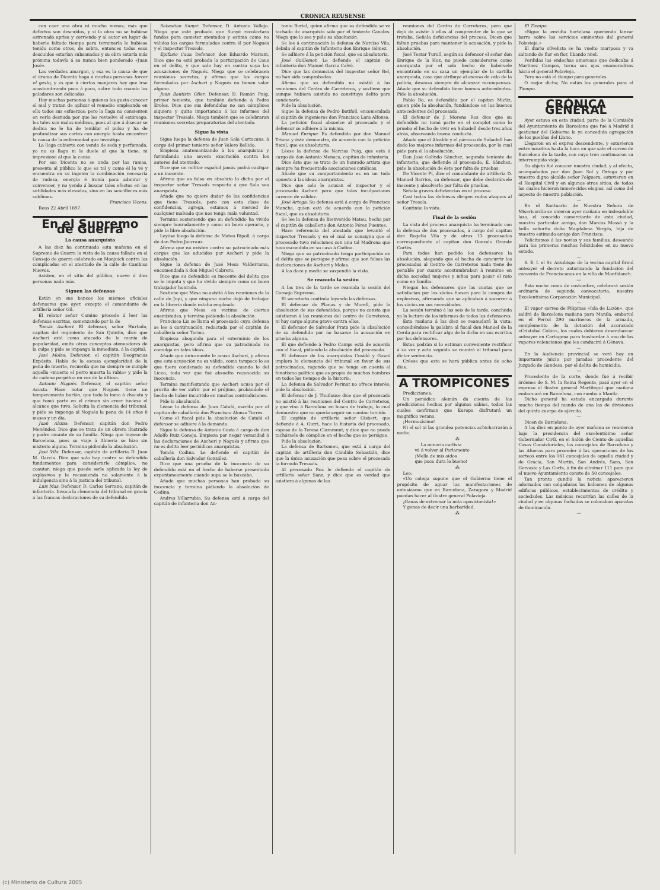CRONICA REUSENSE
cen caer una obra ni mucho menos; más que defectos son descuidos, y si la obra no se hubiese estrenado aprisa y corriendo y al autor en lugar de haberle faltado tiempo para terminarla le hubiese tenido como otros, de sobra, entonces todos esos descuidos estarían subsanados y su obra estaría más próxima todavía á su nunca bien ponderado «Juan José».
Las verdades amargan, y esa es la causa de que el drama de Dicenta haga á muchas personas torcer el gesto, y es que á ciertos manjares hay que irse acostumbrando poco á poco, sobre todo cuando los paladares son delicados.
Hay muchas personas á quienes les gusta conocer el mal y tratan de aplicar el remedio empleando en ello todos sus esfuerzos; pero la llaga no consienten en verla desnuda por que les revuelve el estómago: los tales son malos médicos, pues al que á disecar se dedica no le ha de temblar el pulso y ha de profundizar sus cortes con energía hasta encontrar la causa de la enfermedad que investiga.
La llaga cubierta con venda de seda y perfumada, yo no es llaga ni le duele al que la tiene, ni impresiona al que la causa.
Por eso Dicenta no se anda por las ramas, presenta al público lo que es tal y como él lo vé y encuentra en su ingenio la combinación necesaria de rudeza, energía é ironía para admirar y convencer, y no yendo á buscar tales efectos en las sutilidades más elevadas, sino en las sencilleces más sublimes.
Francisco Vicens.
Reus 22 Abril 1897.
En el Supremo de Guerra
La causa anarquista
A las diez ha continuado esta mañana en el Supremo de Guerra la vista de la causa fallada en el Consejo de guerra celebrado en Monjuich contra los complicados en el atentado de la calle de Cambios Nuevos.
Asisten, en el sitio del público, nueve ó diez personas nada más.
Siguen las defensas
Están en sus bancos los mismos oficiales defensores que ayer, excepto el comandante de artillería señor Gil.
El relator señor Camino procede á leer las defensas escritas, comenzando por la de
Tomás Ascheri: El defensor, señor Hurtado, capitan del regimiento de San Quintin, dice que Ascheri está como atacado de la manía de popularidad, emite otros conceptos atenuadores de la culpa y pide se imponga la inmediata, á la capital.
José Molas: Defensor, el capitán Deogracias Expósito. Habla de la escasa ejemplaridad de la pena de muerte, recuerda que no siempre se cumple aquello «muerto el perro muerta la rabia» y pide la de cadena perpétua en vez de la última.
Antonio Noguès Defensor, el capitán señor Acosta. Hace notar que Nogués tiene un temperamento burlón, que todo lo toma á chacota y que tomó parte en el crimen sin creer tuviese el alcance que tuvo. Solicita la clemencia del tribunal, y pide se imponga al Nogués la pena de 14 años 8 meses y un dia.
Juan Alsina: Defensor, capitán don Pedro Menéndez. Dice que se trata de un obrero ilustrado y padre amante de su familia. Niega que huyese de Barcelona, pues su viaje á Almeria se hizo sin misterio alguno. Termina pidiendo la absolución.
José Vila: Defensor, capitán de artillería D. Juan M. Garcia. Dice que solo hay contra su defendido fundamentos para considerarle cómplice, no coautor; niega que puede serle aplicada la ley de explosivos y le recomienda no solamente á la indulgencia sino á la justicia del tribunal.
Luis Mas: Defensor, D. Carlos Serrano, capitán de infantería. Invoca la clemencia del tribunal en gracia á las francas declaraciones de su defendido.
Sebastian Sunyé: Defensor, D. Antonio Vallejo. Niega que esté probado que Sunyé recolectara fondos para cometer atentados y estima como no válidos los cargos formulados contra él por Nogués y el inspector Tressols.
Epifasio Caus: Defensor, don Eduardo Mariani, Dice que no está probada la participación de Caus en el delito, y que solo hay en contra suya las acusaciones de Nogués. Niega que se celebrasen reuniones secretas, y afirma que los cargos formulados por Ascheri y Nogués no tienen valor alguno.
Juan Bautista Oller: Defensor, D. Ramón Puig, primer teniente, que también defiende á Pedro Eroles. Dice que sus defendidos no son cómplices siquiera y quita importancia á los informes del inspector Tressols. Niega también que se celebraran reuniones secretas preparatorias del atentado.
Sigue la vista
Sigue luego la defensa de Juan Sala Cortacans, á cargo del primer teniente señor Valero Bellido.
Empieza anatemanizando á los anarquistas y formulando una severa exacración contra los autores del atentado.
Dice que un militar español jamás podrá castigar a un inocente.
Afirma que es falso en absoluto lo dicho por el inspector señor Tressols respecto á que Sala sea anarquista.
Añade que no quiere dudar de las confidencias que tiene Tressols, pero con esta clase de confidencias, agrega, estamos á merced de cualquier malvado que nos tenga mala voluntad.
Termina sosteniendo que su defendido ha vivido siempre honradamente y como un buen operario, y pide la libre absolución.
Leyóse luego la defensa de Mateo Ripoll, á cargo de don Pedro Jaurrauz.
Afirma que no existen contra su patrocinado más cargos que los aducidos por Ascheri y pide la absolución.
Sigue la defensa de José Mesa Valderrama, encomendada á don Miguel Cabrero.
Dice que su defendido es inocente del delito que se le imputa y que ha vivido siempre como un buen trabajador honrado.
Sostiene que Mesa no asistió á las reuniones de la calle de Jupi, y que ninguna noche dejó de trabajar en la librería donde estaba empleado.
Afirma que Mesa es víctima de ciertas enemistades, y termina pidiendo la absolución.
Francisco Lis se llama el procesado cuya defensa se lee á continuación, redactada por el capitán de caballería señor Tormo.
Empieza abogando para el exterminio de los anarquistas, pero afirma que su patrocinado no comulga en tales ideas.
Añade que únicamente le acusa Ascheri, y afirma que esta acusación no es válida, como tampoco lo es que fuera condenado su defendido cuando lo del Liceo, toda vez que fué absuelto reconocida su inocencia.
Termina manifestando que Ascheri acusa por el prurito de ver sufrir por el prójimo, probándole el hecho de haber incurrido en muchas contradiciones.
Pide la absolución.
Léese la defensa de Juan Catalá, escrita por el capitan de caballería don Francisco Alonso Torres.
Como el fiscal pide la absolución de Catalá el defensor se adhiere á la demanda.
Sigue la defensa de Antonio Costa á cargo de don Adolfo Ruiz Conejo. Empieza por negar veracidad á las declaraciones de Ascheri y Nogués y afirma que no es delito leer periódicos anarquistas.
Tomás Codina. Le defiende el capitán de caballería don Salvador González.
Dice que una prueba de la inoconcia de su defendido está en el hecho de haberse presentado expontaneamente cuando supo se le buscaba.
Añade que muchas personas han probado su inocencia y termina pidiendo la absolución de Codina.
Andres Villarrubia. Su defensa está á cargo del capitán de infanteria don An-
tonio Buriel, quien afirma que su defendido se ve tachado de anarquista solo por el teniente Canales. Niega que lo sea y pide su absolución.
Se lee á continuación la defensa de Narciso Vila, debida al capitán de Infanteria don Enrique Gómez.
Se adhiere á la petición fiscal, que es absolutoria.
José Guillemot: Le defiende el capitán de infanteria don Manuel Garcia Calvó.
Dice que las denuncias del inspector señor Bel, no han sido comprobadas.
Afirma que su defendido no asistió á las reuniones del Centro de Carreteros, y sostiene que aunque hubiera asistido no constituye delito para condenarle.
Pide la absolución.
Sigue la defensa de Pedro Botifoll, encomendada al capitán de ingenieros don Francisco Lara Alfonso.
La petición fiscal absuelve al procesado y el defensor se adhiere á la misma.
Manuel Enrique: Es defendido por don Manuel Triana y éste demuestra, de acuerdo con la petición fiscal, que es absolutoria,
Léese la defensa de Narciso Puig, que está á cargo de don Antonio Menaca, capitán de infanteria.
Dice éste que se trata de un honrado artista que siempre ha frecuentado asociaciones católicas.
Añade que su comportamiento es en un todo opuesto á las ideas anarquistas.
Dice que solo le acusan el inspector y el procesado Ascheri pero que tales inculpaciones carecen de validez.
José Artega: Su defensa está á cargo de Francisco Mancha, quien está de acuerdo con la petición fiscal, que es absolutoria.
Se lee la defensa de Bienvenido Mateu, hecha por el capitán de caballeria don Antonio Pérez Fuentes.
Hace referencia del atestado que levantó el inspector Tressols y en el cual se consigna que el procesado tuvo relaciones con una tal Madrona que tuvo escondido en su casa á Codina.
Niega que su patrocinado tenga participación en el delito que se persigue y afirma que son falsas las declaraciones de Ascheri y Molas.
A las doce y media se suspendió la vista.
Se reanuda la sesión
A las tres de la tarde se reanuda la sesión del Consejo Supremo.
El secretario continúa leyendo las defensas.
El defensor de Planas y de Morell, pide la absolución de sus defendidos, porque no consta que asistieran á las reuniones del centro de Carreteros, ni hay cargo alguno grave contra ellos.
El defensor de Salvador Prats pide la absolución de su defendido por no basarse la acusación en prueba alguna.
El que defiende á Pedro Camps está de acuerdo con el fiscal, pidiendo la absolución del procesado.
El defensor de los anarquistas Cusidó y Gascó implora la clemencia del tribunal en favor de sus patrocinados, rogando que se tenga en cuenta el fanatismo político que es propio de muchos hombres en todos los tiempos de la historia.
La defensa de Salvador Perinat no ofrece interés; pide la absolución.
El defensor de J. Thuilouse dice que el procesado no asistió á las reuniones del Centro de Carreteros, y que vino á Barcelona en busca de trabajo, lo cual demuestra que no queria seguir un camino torcido.
El capitán de artilleria señor Gisbert, que defiende á A. Gurri, hace la historia del procesado, esposo de la Teresa Claramunt, y dice que no puede tachársele de cómplice en el hecho que se persigue.
Pide la absolución.
La defensa de Bartomeu, que está á cargo del capitán de artilleria don Cándido Sebastián, dice que la única acusación que pesa sobre el procesado la formuló Tressols.
Al precesado Ros le defiende el capitán de artilleria señor Sanz, y dice que es verdad que asistiera á algunas de las
reuniones del Centro de Carreteros, pero que dejó de asistir á ellas al comprender de lo que se trataba. Señala deficiencias del proceso. Dicen que faltan pruebas para mantener la acusación, y pide la absolución.
José Testar Turull, según su defensor el señor don Enrique de la Hoz, no puede considerarse como anarquista por el solo hecho de habérsele encontrado en su casa un ejemplar de la cartilla anarquista, cosa que atribuye al exceso de celo de la polícia, deseosa siempre de alcanzar recompensas. Añade que su defendido tiene buenos antecedentes. Pide la absolución.
Pablo Bo, es defendido por el capitan Muñiz, quien pide la absolución, fundándose en los buenos antecedentes del procesado.
El defensor de J. Moreno Ros dice que su defendido no tomó parte en el complot como lo prueba el hecho de vivir en Sabadell desde tres años atrás, observando buena conducta.
Añade que el Alcalde y el párraco de Sabadell han dado los mejores informes del procesado, por lo cual pide para él la absolución.
Don José Galindo Sánchez, segundo teniente de infanteria, que defiende al procesado, E. Sánchez, pide la absolución de éste por falta de pruebas.
De Vicente Pí, dice el comandante de artilleria D. Manuel Barrios, su defensor, que debe declarársele inocente y absolverlo por falta de pruebas.
Señala graves deficiencias en el proceso.
Casi todas las defensas dirigen rudos ataques al señor Tresols.
Continúa la vista.
Final de la sesión
La vista del proceso anarquista ha terminado con la defensa de dos procesados, á cargo del capitan don Rogelio Vila y de otros 13 procesados correspondiente al capitan don Gonzalo Grande Cortés.
Para todos han pedido los defensores la absolución, alegando que el hecho de concurrir los procesados al Centro de Carreteros nada tiene de penable por cuanto acostumbraban á reunirse en dicha sociedad mujeres y niños para pasar el rato como en familia.
Niegan los defensores que las cuotas que se satisfacían por los sócios fuesen para la compra de explosivos, afirmando que se aplicaban á socorrer á los sócios en sus necesidades.
La sesión terminó á las seis de la tarde, concluida ya la lectura de los informes de todos los defensores.
Esta mañana á las diez se reanudará la vista; concediéndose la palabra al fiscal don Manuel de la Cerda para rectificar algo de lo dicho en sus escritos por los defensores.
Estos podrán si lo estiman conveniente rectificar á su vez y acto seguido se reunirá el tribunal para dictar sentencia.
Créese que esta se hará pública antes de ocho dias.
A TROMPICONES
Predicciones:
Un periódico alemán dá cuenta de las predicciones hechas por algunos sabios, todos las cuales confirman que Europa disfrutará un magnifico verano.
¡Hermosísimo!
Ni el sol ni las grandea potencias achicharrarán á nadie.
⁂
La minoría carlista
vá á volver al Parlamento
¡Mella de mis oidos
que poco dura lo bueno!
⁂
Leo:
«Un colega supone que el Gobierno tiene el propósito de aguar las manifestaciones de entusiasmo que en Barcelona, Zaragoza y Madrid puedan hacer al ilustre general Polavieja.
¡Ganas de extremar la nota oposicionista!»
Y ganas de decir una barbaridad.
⁂
El Tiempo:
«Sigue la envidia hortelana queriendo lanzar barro sobre los servicios eminentes del general Polavieja.»
El diario silvelista se ha vuelto mariposa y va saltando de flor en flor, libando miel.
Perdidas las endechas amorosas que dedicaba á Martinez Campos, torna sus ojos enamoradizos hácia el general Polavieja.
Pero no está el tiempo para generales.
O mejor dicho; No están los generales para el Tiempo.
CRÓNICA GENERAL
Ayer estuvo en esta ciudad, parte de la Comisión del Ayuntamiento de Barcelona que fué á Madrid á gestionar del Gobierno la ya concedida agregación de los pueblos del Llano.
Llegaron en el expres descendente, y estuvieron entre nosotros hasta la hora en que sale el correo de Barcelona de la tarde, con cuyo tren continuaron su interrumpido viaje.
Su objeto fué conocer nuestra ciudad, y al efecto, acompañados por don Juan Sol y Ortega y por nuestro digno alcalde señor Folguera, estuvieron en el Hospital Civil y en algunos otros sitios, de todos los cuales hicieron inmerecidos elogios, así como del aspecto de nuestra población.
—
En el Santuario de Nuestra Señora de Misericordia se unieron ayer mañana en indesoluble lazo, el conocido comerciante de esta ciudad, nuestro particular amigo, don Marcos Massó y la bella señorita doña Magdalena Vergés, hija de nuestro estimado amigo don Francisco.
Felicitamos á los novios y sus familias, deseando para los primeros muchas felicidades en su nuevo estado.
—
S. E. I. el Sr. Arzobispo de la vecina capital firmó anteayer el decreto autorizando la fundación del convento de Franciscanos en la villa de Montblanch.
—
Esta noche como de costumbre, celebrará sesión ordinaria de segunda convocatoria, nuestra Excelentísima Corporación Municipal.
—
El vapor correo de Filipinas «Isla de Luzón», que saldrá de Barcelona mañana para Manila, embarcó en el Ferrol 290 marineros de la armada, complemento de la dotación del acorazado «Cristobal Colón», los cuales debieron desembarcar anteayer en Cartagena para trasbordar á uno de los vapores valencianos que les conducirá á Génova.
—
En la Audiencia provincial se verá hoy un importante juicio por jurados procedente del Juzgado de Gandesa, por el delito de homicidio.
—
Procedente de la corte, donde fué á recibir órdenes de S. M. la Reina Regente, pasó ayer en el expreso el ilustre general Martitegui que mañana embarcará en Barcelona, con rumbo á Manila.
Dicho general ha estado encargado durante mucho tiempo del mando de una las de divisiones del quinto cuerpo de ejército.
—
Dicen de Barcelona:
A las diez en punto de ayer mañana se reunieron bajo la presidencia del excelentísimo señor Gobernador Civil, en el Salón de Ciento de aquellas Casas Consistoriales, los concejales de Barcelona y las Afueras para proceder á las operaciones de los sorteos entre los 161 concejales de aquella ciudad y de Gracia, San Martín, San Andrés, Sans, San Gervasio y Las Corts, á fin de eliminar 111 para que el nuevo Ayuntamiento conste de 50 concejales.
Tan pronto cundió la noticia aparecieron adornados con colgaduras los balcones de algunos edificios públicos, establecimientos de crédito y sociedades. Las músicas recorrían las calles de la ciudad y en algunas fachadas se colocaban aparatos de iluminación.
—
(c) Ministerio de Cultura 2005